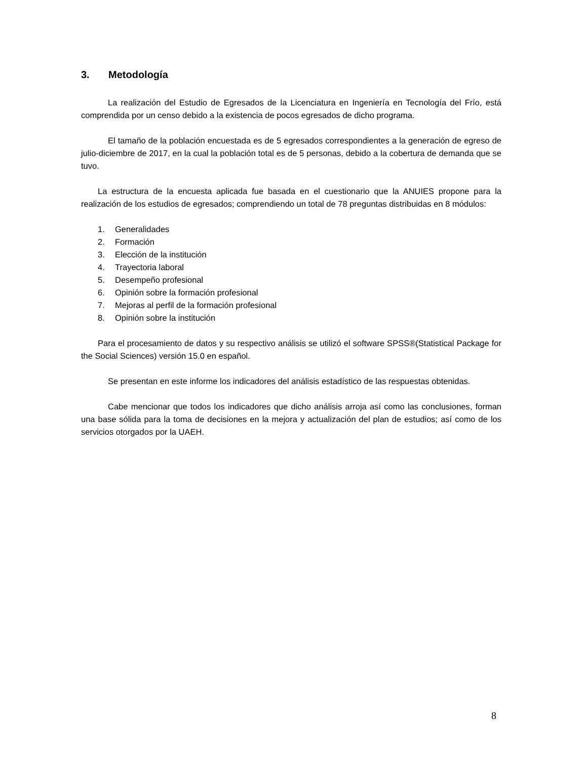3. Metodología
La realización del Estudio de Egresados de la Licenciatura en Ingeniería en Tecnología del Frío, está comprendida por un censo debido a la existencia de pocos egresados de dicho programa.
El tamaño de la población encuestada es de 5 egresados correspondientes a la generación de egreso de julio-diciembre de 2017, en la cual la población total es de 5 personas, debido a la cobertura de demanda que se tuvo.
La estructura de la encuesta aplicada fue basada en el cuestionario que la ANUIES propone para la realización de los estudios de egresados; comprendiendo un total de 78 preguntas distribuidas en 8 módulos:
1. Generalidades
2. Formación
3. Elección de la institución
4. Trayectoria laboral
5. Desempeño profesional
6. Opinión sobre la formación profesional
7. Mejoras al perfil de la formación profesional
8. Opinión sobre la institución
Para el procesamiento de datos y su respectivo análisis se utilizó el software SPSS®(Statistical Package for the Social Sciences) versión 15.0 en español.
Se presentan en este informe los indicadores del análisis estadístico de las respuestas obtenidas.
Cabe mencionar que todos los indicadores que dicho análisis arroja así como las conclusiones, forman una base sólida para la toma de decisiones en la mejora y actualización del plan de estudios; así como de los servicios otorgados por la UAEH.
8